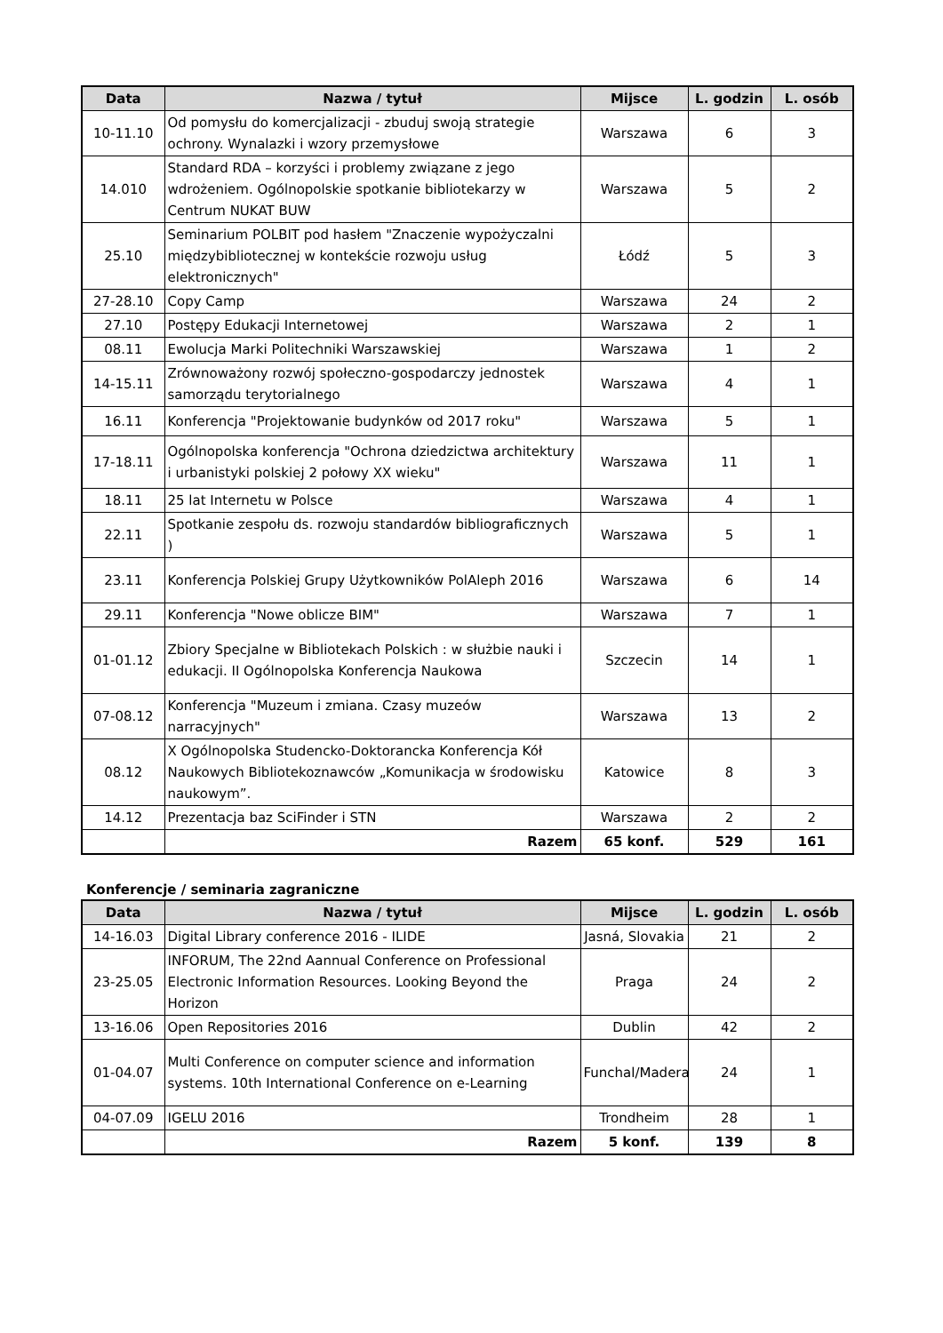| Data | Nazwa / tytuł | Mijsce | L. godzin | L. osób |
| --- | --- | --- | --- | --- |
| 10-11.10 | Od pomysłu do komercjalizacji - zbuduj swoją strategie ochrony. Wynalazki i wzory przemysłowe | Warszawa | 6 | 3 |
| 14.010 | Standard RDA – korzyści i problemy związane z jego wdrożeniem. Ogólnopolskie spotkanie bibliotekarzy w Centrum NUKAT BUW | Warszawa | 5 | 2 |
| 25.10 | Seminarium POLBIT pod hasłem "Znaczenie wypożyczalni międzybibliotecznej w kontekście rozwoju usług elektronicznych" | Łódź | 5 | 3 |
| 27-28.10 | Copy Camp | Warszawa | 24 | 2 |
| 27.10 | Postępy Edukacji Internetowej | Warszawa | 2 | 1 |
| 08.11 | Ewolucja Marki Politechniki Warszawskiej | Warszawa | 1 | 2 |
| 14-15.11 | Zrównoważony rozwój społeczno-gospodarczy jednostek samorządu terytorialnego | Warszawa | 4 | 1 |
| 16.11 | Konferencja "Projektowanie budynków od 2017 roku" | Warszawa | 5 | 1 |
| 17-18.11 | Ogólnopolska konferencja "Ochrona dziedzictwa architektury i urbanistyki polskiej 2 połowy XX wieku" | Warszawa | 11 | 1 |
| 18.11 | 25 lat Internetu w Polsce | Warszawa | 4 | 1 |
| 22.11 | Spotkanie zespołu ds. rozwoju standardów bibliograficznych ) | Warszawa | 5 | 1 |
| 23.11 | Konferencja Polskiej Grupy Użytkowników PolAleph 2016 | Warszawa | 6 | 14 |
| 29.11 | Konferencja "Nowe oblicze BIM" | Warszawa | 7 | 1 |
| 01-01.12 | Zbiory Specjalne w Bibliotekach Polskich : w służbie nauki i edukacji. II Ogólnopolska Konferencja Naukowa | Szczecin | 14 | 1 |
| 07-08.12 | Konferencja "Muzeum i zmiana. Czasy muzeów narracyjnych" | Warszawa | 13 | 2 |
| 08.12 | X Ogólnopolska Studencko-Doktorancka Konferencja Kół Naukowych Bibliotekoznawców „Komunikacja w środowisku naukowym”. | Katowice | 8 | 3 |
| 14.12 | Prezentacja baz SciFinder i STN | Warszawa | 2 | 2 |
| | Razem | 65 konf. | 529 | 161 |
Konferencje / seminaria zagraniczne
| Data | Nazwa / tytuł | Mijsce | L. godzin | L. osób |
| --- | --- | --- | --- | --- |
| 14-16.03 | Digital Library conference 2016 - ILIDE | Jasná, Slovakia | 21 | 2 |
| 23-25.05 | INFORUM, The 22nd Aannual Conference on Professional Electronic Information Resources. Looking Beyond the Horizon | Praga | 24 | 2 |
| 13-16.06 | Open Repositories 2016 | Dublin | 42 | 2 |
| 01-04.07 | Multi Conference on computer science and information systems. 10th International Conference on e-Learning | Funchal/Madera | 24 | 1 |
| 04-07.09 | IGELU 2016 | Trondheim | 28 | 1 |
| | Razem | 5 konf. | 139 | 8 |